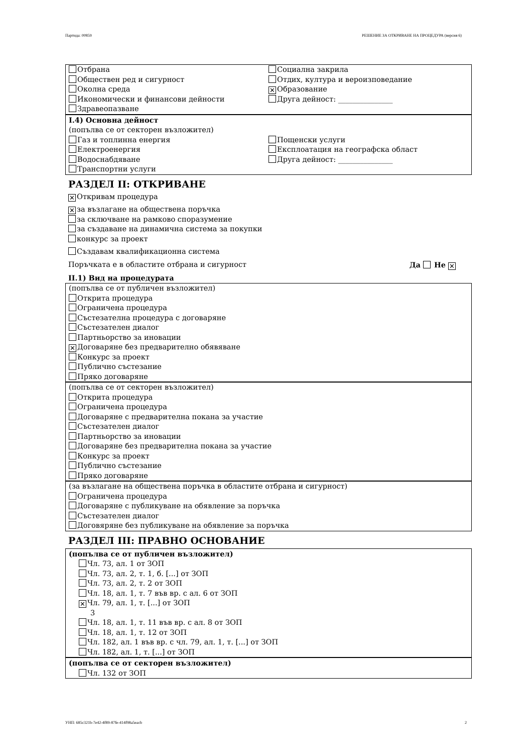Партида: 00859 РЕШЕНИЕ ЗА ОТКРИВАНЕ НА ПРОЦЕДУРА (версия 6)
Отбрана
Обществен ред и сигурност
Околна среда
Икономически и финансови дейности
Здравеопазване
Социална закрила
Отдих, култура и вероизповедание
✕ Образование
Друга дейност: _______________
I.4) Основна дейност
(попълва се от секторен възложител)
Газ и топлинна енергия
Електроенергия
Водоснабдяване
Транспортни услуги
Пощенски услуги
Експлоатация на географска област
Друга дейност: _______________
РАЗДЕЛ II: ОТКРИВАНЕ
✕ Откривам процедура
✕ за възлагане на обществена поръчка
за сключване на рамково споразумение
за създаване на динамична система за покупки
конкурс за проект
Създавам квалификационна система
Поръчката е в областите отбрана и сигурност Да Не ✕
II.1) Вид на процедурата
(попълва се от публичен възложител)
Открита процедура
Ограничена процедура
Състезателна процедура с договаряне
Състезателен диалог
Партньорство за иновации
✕ Договаряне без предварително обявяване
Конкурс за проект
Публично състезание
Пряко договаряне
(попълва се от секторен възложител)
Открита процедура
Ограничена процедура
Договаряне с предварителна покана за участие
Състезателен диалог
Партньорство за иновации
Договаряне без предварителна покана за участие
Конкурс за проект
Публично състезание
Пряко договаряне
(за възлагане на обществена поръчка в областите отбрана и сигурност)
Ограничена процедура
Договаряне с публикуване на обявление за поръчка
Състезателен диалог
Договяряне без публикуване на обявление за поръчка
РАЗДЕЛ III: ПРАВНО ОСНОВАНИЕ
(попълва се от публичен възложител)
Чл. 73, ал. 1 от ЗОП
Чл. 73, ал. 2, т. 1, б. [...] от ЗОП
Чл. 73, ал. 2, т. 2 от ЗОП
Чл. 18, ал. 1, т. 7 във вр. с ал. 6 от ЗОП
✕ Чл. 79, ал. 1, т. [...] от ЗОП
3
Чл. 18, ал. 1, т. 11 във вр. с ал. 8 от ЗОП
Чл. 18, ал. 1, т. 12 от ЗОП
Чл. 182, ал. 1 във вр. с чл. 79, ал. 1, т. [...] от ЗОП
Чл. 182, ал. 1, т. [...] от ЗОП
(попълва се от секторен възложител)
Чл. 132 от ЗОП
УНП: 685c321b-7e42-4f89-87fe-414f98a5eacb 2